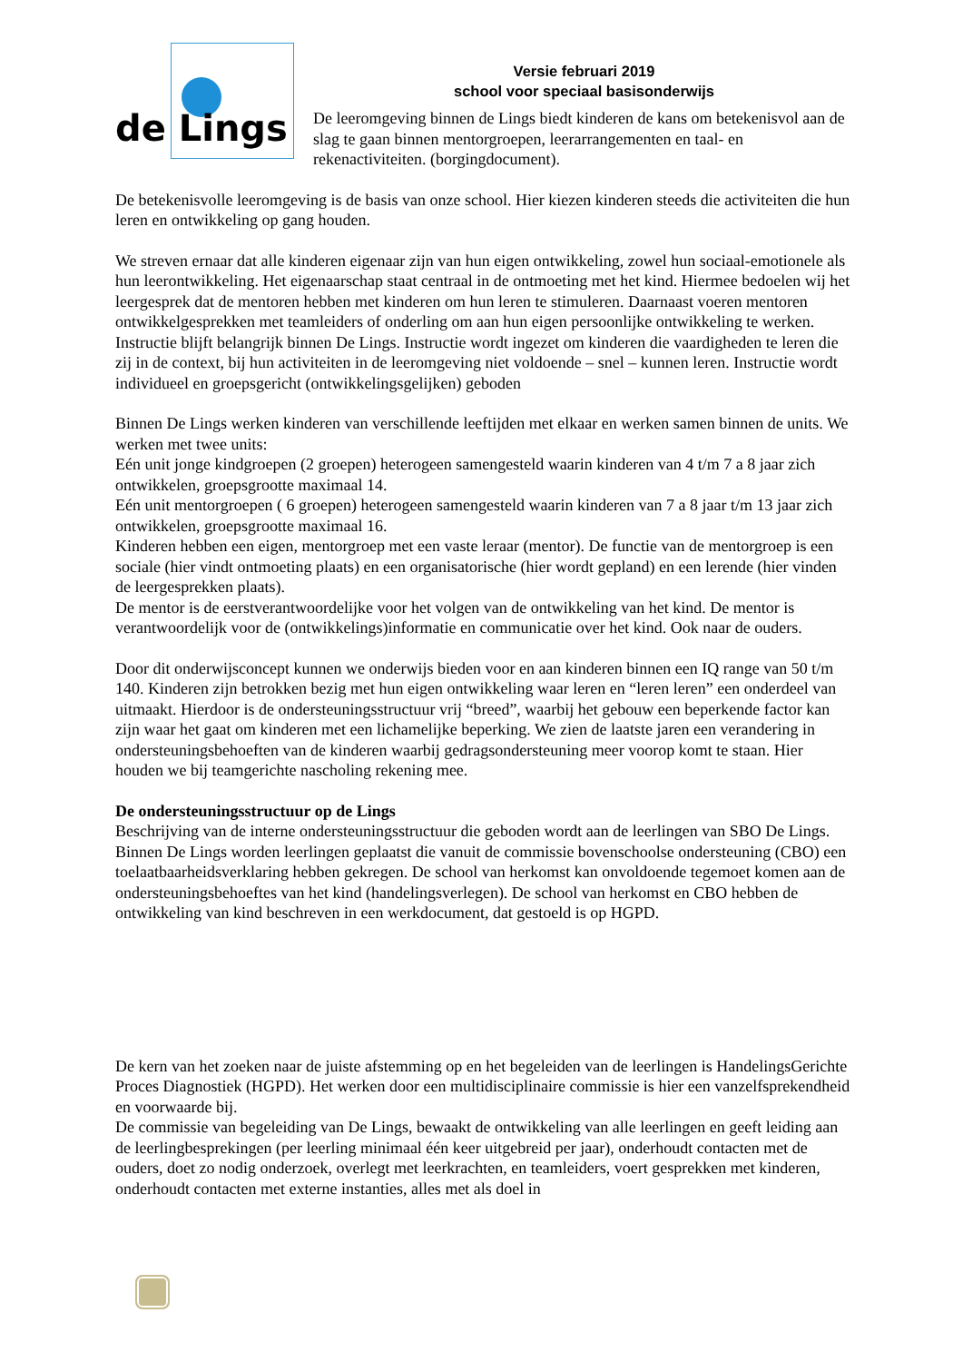de Lings
Versie februari 2019
school voor speciaal basisonderwijs
De leeromgeving binnen de Lings biedt kinderen de kans om betekenisvol aan de slag te gaan binnen mentorgroepen, leerarrangementen en taal- en rekenactiviteiten. (borgingdocument).
De betekenisvolle leeromgeving is de basis van onze school. Hier kiezen kinderen steeds die activiteiten die hun leren en ontwikkeling op gang houden.
We streven ernaar dat alle kinderen eigenaar zijn van hun eigen ontwikkeling, zowel hun sociaal-emotionele als hun leerontwikkeling. Het eigenaarschap staat centraal in de ontmoeting met het kind. Hiermee bedoelen wij het leergesprek dat de mentoren hebben met kinderen om hun leren te stimuleren. Daarnaast voeren mentoren ontwikkelgesprekken met teamleiders of onderling om aan hun eigen persoonlijke ontwikkeling te werken.
Instructie blijft belangrijk binnen De Lings. Instructie wordt ingezet om kinderen die vaardigheden te leren die zij in de context, bij hun activiteiten in de leeromgeving niet voldoende – snel – kunnen leren. Instructie wordt individueel en groepsgericht (ontwikkelingsgelijken) geboden
Binnen De Lings werken kinderen van verschillende leeftijden met elkaar en werken samen binnen de units. We werken met twee units:
Eén unit jonge kindgroepen (2 groepen) heterogeen samengesteld waarin kinderen van 4 t/m 7 a 8 jaar zich ontwikkelen, groepsgrootte maximaal 14.
Eén unit mentorgroepen ( 6 groepen) heterogeen samengesteld waarin kinderen van 7 a 8 jaar t/m 13 jaar zich ontwikkelen, groepsgrootte maximaal 16.
Kinderen hebben een eigen, mentorgroep met een vaste leraar (mentor). De functie van de mentorgroep is een sociale (hier vindt ontmoeting plaats) en een organisatorische (hier wordt gepland) en een lerende (hier vinden de leergesprekken plaats).
De mentor is de eerstverantwoordelijke voor het volgen van de ontwikkeling van het kind. De mentor is verantwoordelijk voor de (ontwikkelings)informatie en communicatie over het kind. Ook naar de ouders.
Door dit onderwijsconcept kunnen we onderwijs bieden voor en aan kinderen binnen een IQ range van 50 t/m 140. Kinderen zijn betrokken bezig met hun eigen ontwikkeling waar leren en “leren leren” een onderdeel van uitmaakt. Hierdoor is de ondersteuningsstructuur vrij “breed”, waarbij het gebouw een beperkende factor kan zijn waar het gaat om kinderen met een lichamelijke beperking. We zien de laatste jaren een verandering in ondersteuningsbehoeften van de kinderen waarbij gedragsondersteuning meer voorop komt te staan. Hier houden we bij teamgerichte nascholing rekening mee.
De ondersteuningsstructuur op de Lings
Beschrijving van de interne ondersteuningsstructuur die geboden wordt aan de leerlingen van SBO De Lings.
Binnen De Lings worden leerlingen geplaatst die vanuit de commissie bovenschoolse ondersteuning (CBO) een toelaatbaarheidsverklaring hebben gekregen. De school van herkomst kan onvoldoende tegemoet komen aan de ondersteuningsbehoeftes van het kind (handelingsverlegen). De school van herkomst en CBO hebben de ontwikkeling van kind beschreven in een werkdocument, dat gestoeld is op HGPD.
De kern van het zoeken naar de juiste afstemming op en het begeleiden van de leerlingen is HandelingsGerichte Proces Diagnostiek (HGPD). Het werken door een multidisciplinaire commissie is hier een vanzelfsprekendheid en voorwaarde bij.
De commissie van begeleiding van De Lings, bewaakt de ontwikkeling van alle leerlingen en geeft leiding aan de leerlingbesprekingen (per leerling minimaal één keer uitgebreid per jaar), onderhoudt contacten met de ouders, doet zo nodig onderzoek, overlegt met leerkrachten, en teamleiders, voert gesprekken met kinderen, onderhoudt contacten met externe instanties, alles met als doel in